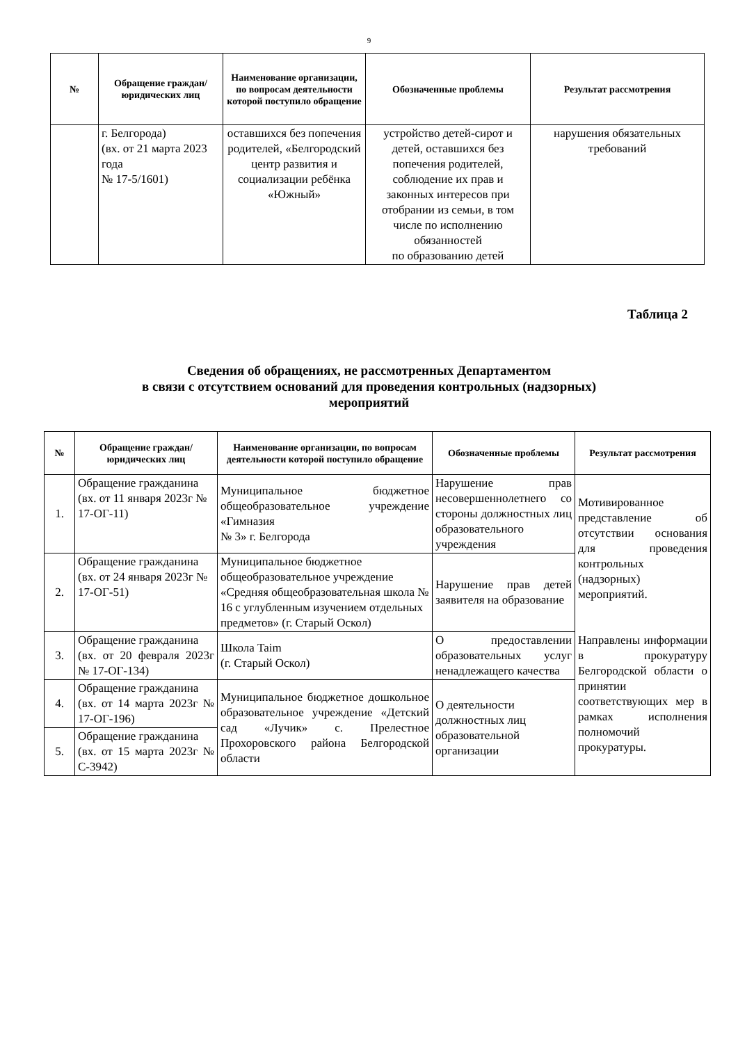9
| № | Обращение граждан/ юридических лиц | Наименование организации, по вопросам деятельности которой поступило обращение | Обозначенные проблемы | Результат рассмотрения |
| --- | --- | --- | --- | --- |
| | г. Белгорода) (вх. от 21 марта 2023 года № 17-5/1601) | оставшихся без попечения родителей, «Белгородский центр развития и социализации ребёнка «Южный» | устройство детей-сирот и детей, оставшихся без попечения родителей, соблюдение их прав и законных интересов при отобрании из семьи, в том числе по исполнению обязанностей по образованию детей | нарушения обязательных требований |
Таблица 2
Сведения об обращениях, не рассмотренных Департаментом
в связи с отсутствием оснований для проведения контрольных (надзорных)
мероприятий
| № | Обращение граждан/ юридических лиц | Наименование организации, по вопросам деятельности которой поступило обращение | Обозначенные проблемы | Результат рассмотрения |
| --- | --- | --- | --- | --- |
| 1. | Обращение гражданина (вх. от 11 января 2023г № 17-ОГ-11) | Муниципальное бюджетное общеобразовательное учреждение «Гимназия № 3» г. Белгорода | Нарушение прав несовершеннолетнего со стороны должностных лиц образовательного учреждения | Мотивированное представление об отсутствии основания для проведения контрольных (надзорных) мероприятий. Направлены информации в прокуратуру Белгородской области о принятии соответствующих мер в рамках исполнения полномочий прокуратуры. |
| 2. | Обращение гражданина (вх. от 24 января 2023г № 17-ОГ-51) | Муниципальное бюджетное общеобразовательное учреждение «Средняя общеобразовательная школа № 16 с углубленным изучением отдельных предметов» (г. Старый Оскол) | Нарушение прав детей заявителя на образование | |
| 3. | Обращение гражданина (вх. от 20 февраля 2023г № 17-ОГ-134) | Школа Taim (г. Старый Оскол) | О предоставлении образовательных услуг ненадлежащего качества | |
| 4. | Обращение гражданина (вх. от 14 марта 2023г № 17-ОГ-196) | Муниципальное бюджетное дошкольное образовательное учреждение «Детский сад «Лучик» с. Прелестное Прохоровского района Белгородской области | О деятельности должностных лиц образовательной организации | |
| 5. | Обращение гражданина (вх. от 15 марта 2023г № С-3942) | | | |